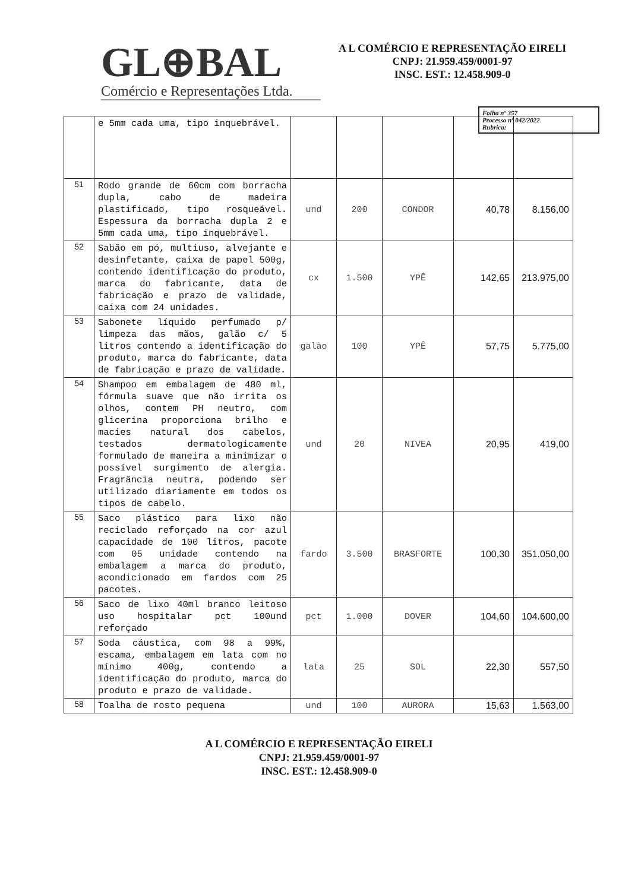GL⊕BAL
Comércio e Representações Ltda.
A L COMÉRCIO E REPRESENTAÇÃO EIRELI
CNPJ: 21.959.459/0001-97
INSC. EST.: 12.458.909-0
Folha nº 357
Processo nº 042/2022
Rubrica:
| | e 5mm cada uma, tipo inquebrável. | | | | | |
| 51 | Rodo grande de 60cm com borracha dupla, cabo de madeira plastificado, tipo rosqueável. Espessura da borracha dupla 2 e 5mm cada uma, tipo inquebrável. | und | 200 | CONDOR | 40,78 | 8.156,00 |
| 52 | Sabão em pó, multiuso, alvejante e desinfetante, caixa de papel 500g, contendo identificação do produto, marca do fabricante, data de fabricação e prazo de validade, caixa com 24 unidades. | cx | 1.500 | YPÊ | 142,65 | 213.975,00 |
| 53 | Sabonete líquido perfumado p/ limpeza das mãos, galão c/ 5 litros contendo a identificação do produto, marca do fabricante, data de fabricação e prazo de validade. | galão | 100 | YPÊ | 57,75 | 5.775,00 |
| 54 | Shampoo em embalagem de 480 ml, fórmula suave que não irrita os olhos, contem PH neutro, com glicerina proporciona brilho e macies natural dos cabelos, testados dermatologicamente formulado de maneira a minimizar o possível surgimento de alergia. Fragrância neutra, podendo ser utilizado diariamente em todos os tipos de cabelo. | und | 20 | NIVEA | 20,95 | 419,00 |
| 55 | Saco plástico para lixo não reciclado reforçado na cor azul capacidade de 100 litros, pacote com 05 unidade contendo na embalagem a marca do produto, acondicionado em fardos com 25 pacotes. | fardo | 3.500 | BRASFORTE | 100,30 | 351.050,00 |
| 56 | Saco de lixo 40ml branco leitoso uso hospitalar pct 100und reforçado | pct | 1.000 | DOVER | 104,60 | 104.600,00 |
| 57 | Soda cáustica, com 98 a 99%, escama, embalagem em lata com no mínimo 400g, contendo a identificação do produto, marca do produto e prazo de validade. | lata | 25 | SOL | 22,30 | 557,50 |
| 58 | Toalha de rosto pequena | und | 100 | AURORA | 15,63 | 1.563,00 |
A L COMÉRCIO E REPRESENTAÇÃO EIRELI
CNPJ: 21.959.459/0001-97
INSC. EST.: 12.458.909-0